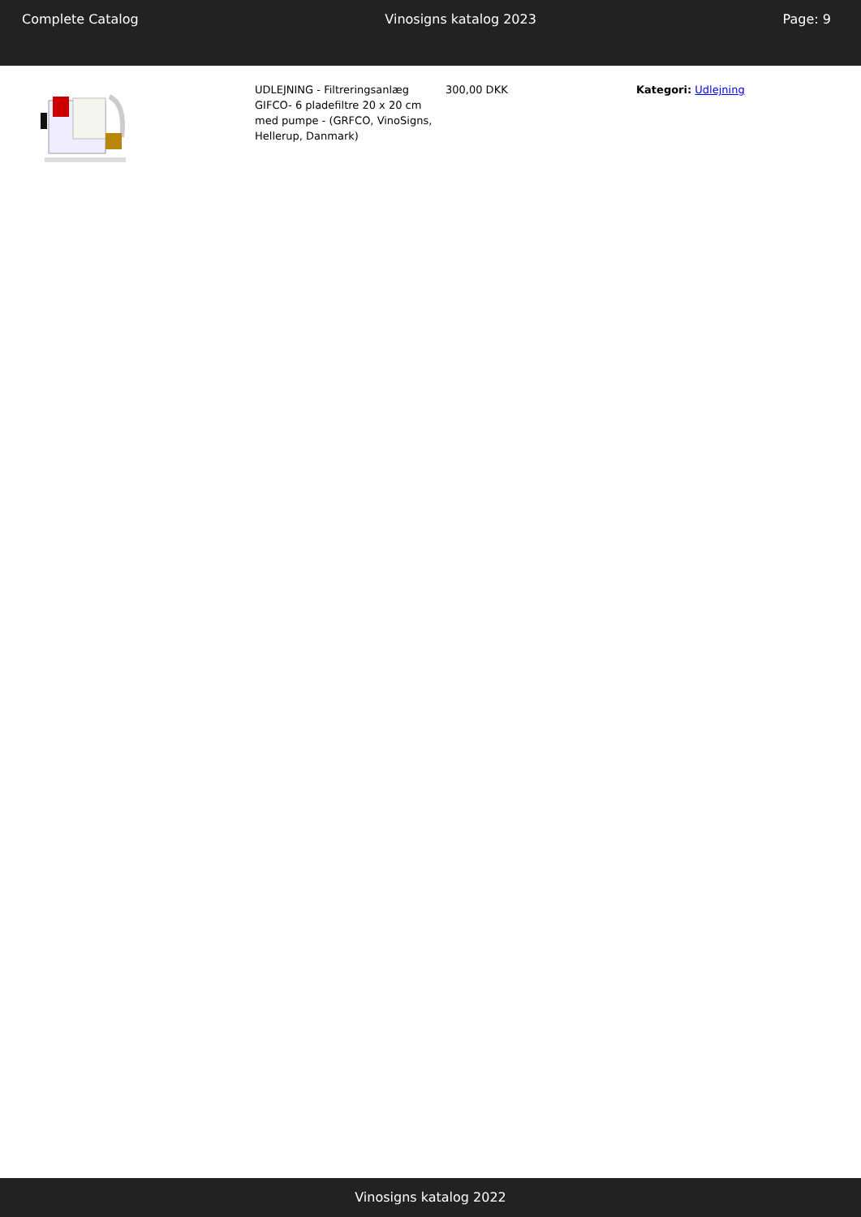Complete Catalog Vinosigns katalog 2023 Page: 9
| | UDLEJNING - Filtreringsanlæg GIFCO- 6 pladefiltre 20 x 20 cm med pumpe - (GRFCO, VinoSigns, Hellerup, Danmark) | 300,00 DKK | Kategori: Udlejning |
Vinosigns katalog 2022